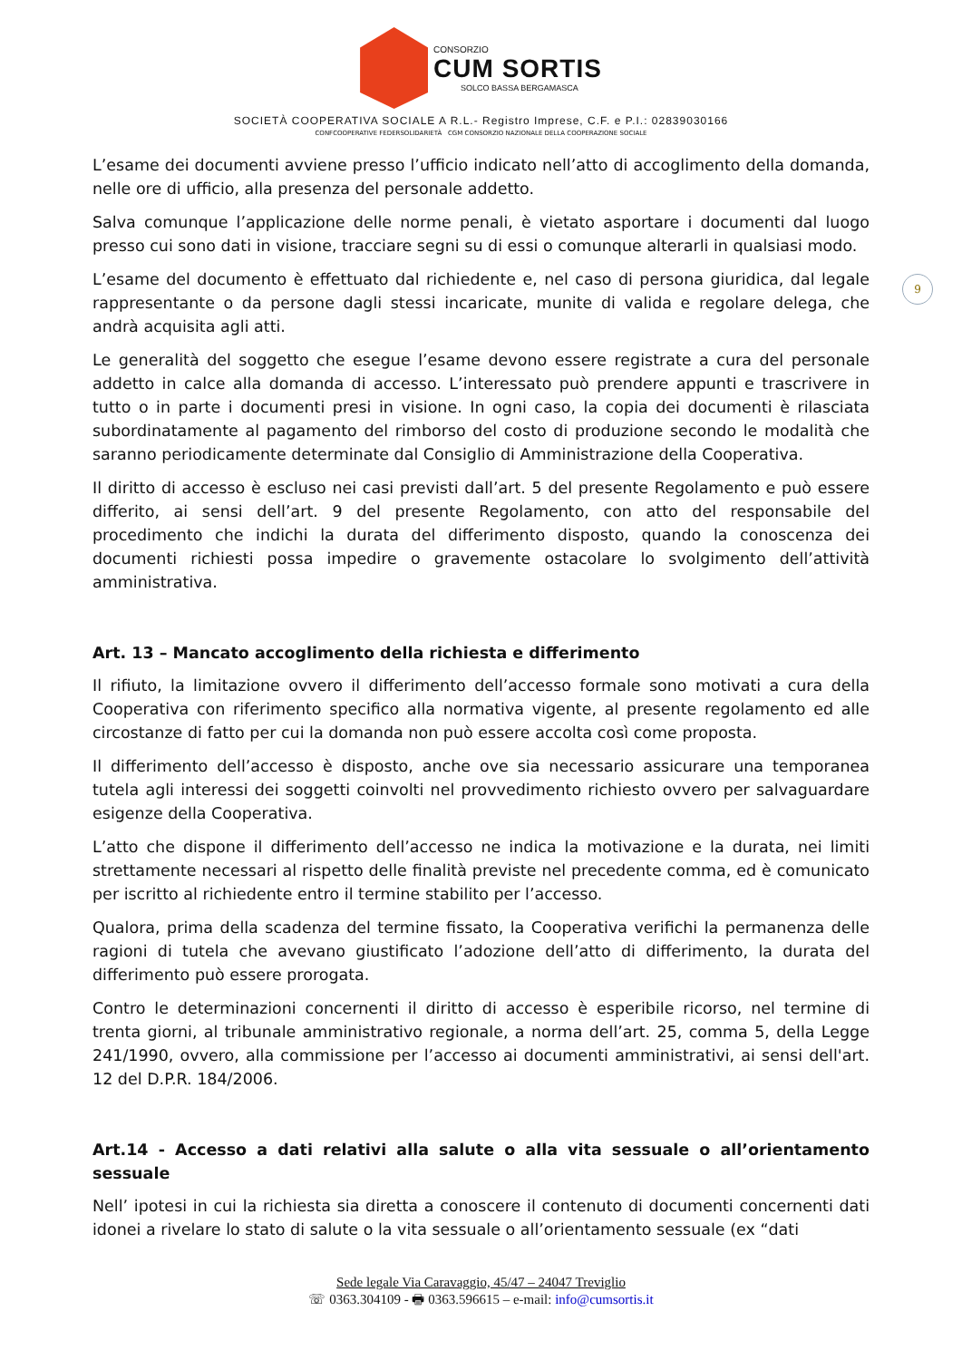CONSORZIO
CUM SORTIS
SOLCO BASSA BERGAMASCA
SOCIETÀ COOPERATIVA SOCIALE A R.L.- Registro Imprese, C.F. e P.I.: 02839030166
CONFCOOPERATIVE FEDERSOLIDARIETÀ CGM CONSORZIO NAZIONALE DELLA COOPERAZIONE SOCIALE
9
L’esame dei documenti avviene presso l’ufficio indicato nell’atto di accoglimento della domanda, nelle ore di ufficio, alla presenza del personale addetto.
Salva comunque l’applicazione delle norme penali, è vietato asportare i documenti dal luogo presso cui sono dati in visione, tracciare segni su di essi o comunque alterarli in qualsiasi modo.
L’esame del documento è effettuato dal richiedente e, nel caso di persona giuridica, dal legale rappresentante o da persone dagli stessi incaricate, munite di valida e regolare delega, che andrà acquisita agli atti.
Le generalità del soggetto che esegue l’esame devono essere registrate a cura del personale addetto in calce alla domanda di accesso. L’interessato può prendere appunti e trascrivere in tutto o in parte i documenti presi in visione. In ogni caso, la copia dei documenti è rilasciata subordinatamente al pagamento del rimborso del costo di produzione secondo le modalità che saranno periodicamente determinate dal Consiglio di Amministrazione della Cooperativa.
Il diritto di accesso è escluso nei casi previsti dall’art. 5 del presente Regolamento e può essere differito, ai sensi dell’art. 9 del presente Regolamento, con atto del responsabile del procedimento che indichi la durata del differimento disposto, quando la conoscenza dei documenti richiesti possa impedire o gravemente ostacolare lo svolgimento dell’attività amministrativa.
Art. 13 – Mancato accoglimento della richiesta e differimento
Il rifiuto, la limitazione ovvero il differimento dell’accesso formale sono motivati a cura della Cooperativa con riferimento specifico alla normativa vigente, al presente regolamento ed alle circostanze di fatto per cui la domanda non può essere accolta così come proposta.
Il differimento dell’accesso è disposto, anche ove sia necessario assicurare una temporanea tutela agli interessi dei soggetti coinvolti nel provvedimento richiesto ovvero per salvaguardare esigenze della Cooperativa.
L’atto che dispone il differimento dell’accesso ne indica la motivazione e la durata, nei limiti strettamente necessari al rispetto delle finalità previste nel precedente comma, ed è comunicato per iscritto al richiedente entro il termine stabilito per l’accesso.
Qualora, prima della scadenza del termine fissato, la Cooperativa verifichi la permanenza delle ragioni di tutela che avevano giustificato l’adozione dell’atto di differimento, la durata del differimento può essere prorogata.
Contro le determinazioni concernenti il diritto di accesso è esperibile ricorso, nel termine di trenta giorni, al tribunale amministrativo regionale, a norma dell’art. 25, comma 5, della Legge 241/1990, ovvero, alla commissione per l’accesso ai documenti amministrativi, ai sensi dell'art. 12 del D.P.R. 184/2006.
Art.14 - Accesso a dati relativi alla salute o alla vita sessuale o all’orientamento sessuale
Nell’ ipotesi in cui la richiesta sia diretta a conoscere il contenuto di documenti concernenti dati idonei a rivelare lo stato di salute o la vita sessuale o all’orientamento sessuale (ex “dati
Sede legale Via Caravaggio, 45/47 – 24047 Treviglio
☏ 0363.304109 - 🖶 0363.596615 – e-mail: info@cumsortis.it